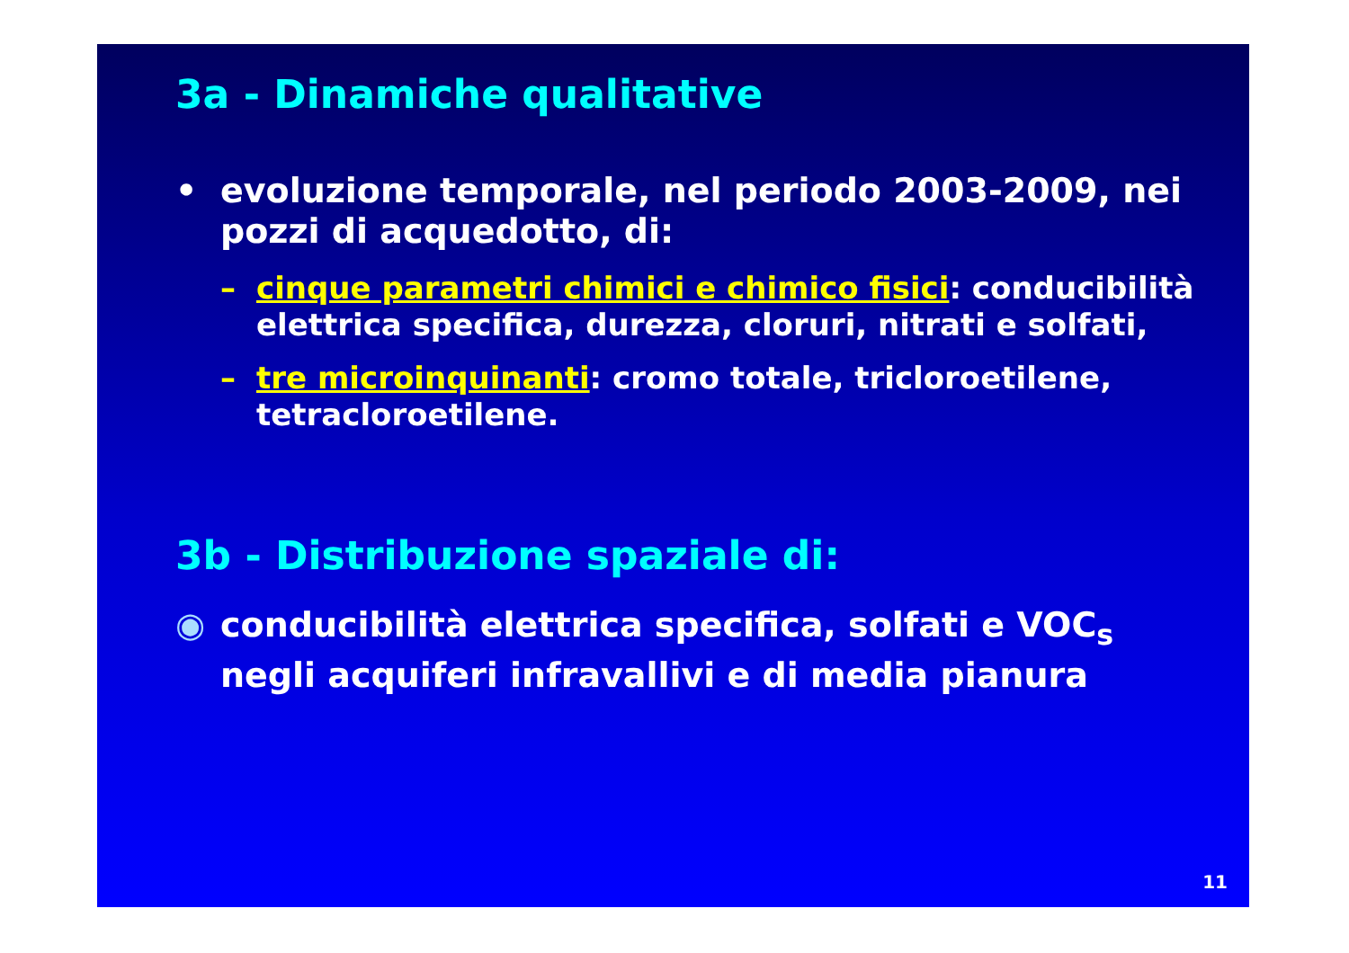3a - Dinamiche qualitative
• evoluzione temporale, nel periodo 2003-2009, nei pozzi di acquedotto, di:
– cinque parametri chimici e chimico fisici: conducibilità elettrica specifica, durezza, cloruri, nitrati e solfati,
– tre microinquinanti: cromo totale, tricloroetilene, tetracloroetilene.
3b - Distribuzione spaziale di:
◉ conducibilità elettrica specifica, solfati e VOC<sub>s</sub> negli acquiferi infravallivi e di media pianura
11